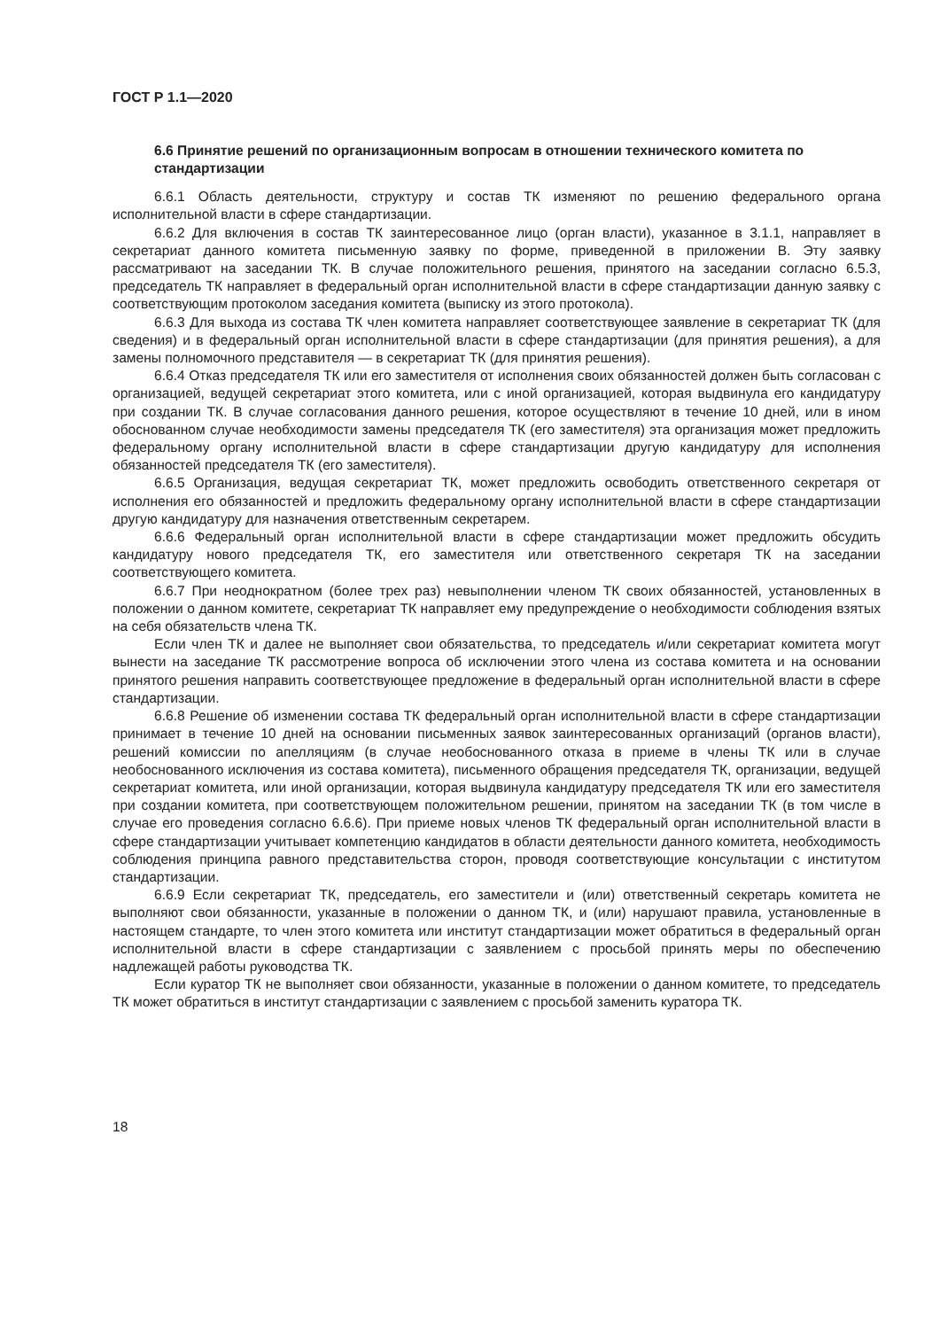ГОСТ Р 1.1—2020
6.6 Принятие решений по организационным вопросам в отношении технического комитета по стандартизации
6.6.1 Область деятельности, структуру и состав ТК изменяют по решению федерального органа исполнительной власти в сфере стандартизации.
6.6.2 Для включения в состав ТК заинтересованное лицо (орган власти), указанное в 3.1.1, направляет в секретариат данного комитета письменную заявку по форме, приведенной в приложении В. Эту заявку рассматривают на заседании ТК. В случае положительного решения, принятого на заседании согласно 6.5.3, председатель ТК направляет в федеральный орган исполнительной власти в сфере стандартизации данную заявку с соответствующим протоколом заседания комитета (выписку из этого протокола).
6.6.3 Для выхода из состава ТК член комитета направляет соответствующее заявление в секретариат ТК (для сведения) и в федеральный орган исполнительной власти в сфере стандартизации (для принятия решения), а для замены полномочного представителя — в секретариат ТК (для принятия решения).
6.6.4 Отказ председателя ТК или его заместителя от исполнения своих обязанностей должен быть согласован с организацией, ведущей секретариат этого комитета, или с иной организацией, которая выдвинула его кандидатуру при создании ТК. В случае согласования данного решения, которое осуществляют в течение 10 дней, или в ином обоснованном случае необходимости замены председателя ТК (его заместителя) эта организация может предложить федеральному органу исполнительной власти в сфере стандартизации другую кандидатуру для исполнения обязанностей председателя ТК (его заместителя).
6.6.5 Организация, ведущая секретариат ТК, может предложить освободить ответственного секретаря от исполнения его обязанностей и предложить федеральному органу исполнительной власти в сфере стандартизации другую кандидатуру для назначения ответственным секретарем.
6.6.6 Федеральный орган исполнительной власти в сфере стандартизации может предложить обсудить кандидатуру нового председателя ТК, его заместителя или ответственного секретаря ТК на заседании соответствующего комитета.
6.6.7 При неоднократном (более трех раз) невыполнении членом ТК своих обязанностей, установленных в положении о данном комитете, секретариат ТК направляет ему предупреждение о необходимости соблюдения взятых на себя обязательств члена ТК.
Если член ТК и далее не выполняет свои обязательства, то председатель и/или секретариат комитета могут вынести на заседание ТК рассмотрение вопроса об исключении этого члена из состава комитета и на основании принятого решения направить соответствующее предложение в федеральный орган исполнительной власти в сфере стандартизации.
6.6.8 Решение об изменении состава ТК федеральный орган исполнительной власти в сфере стандартизации принимает в течение 10 дней на основании письменных заявок заинтересованных организаций (органов власти), решений комиссии по апелляциям (в случае необоснованного отказа в приеме в члены ТК или в случае необоснованного исключения из состава комитета), письменного обращения председателя ТК, организации, ведущей секретариат комитета, или иной организации, которая выдвинула кандидатуру председателя ТК или его заместителя при создании комитета, при соответствующем положительном решении, принятом на заседании ТК (в том числе в случае его проведения согласно 6.6.6). При приеме новых членов ТК федеральный орган исполнительной власти в сфере стандартизации учитывает компетенцию кандидатов в области деятельности данного комитета, необходимость соблюдения принципа равного представительства сторон, проводя соответствующие консультации с институтом стандартизации.
6.6.9 Если секретариат ТК, председатель, его заместители и (или) ответственный секретарь комитета не выполняют свои обязанности, указанные в положении о данном ТК, и (или) нарушают правила, установленные в настоящем стандарте, то член этого комитета или институт стандартизации может обратиться в федеральный орган исполнительной власти в сфере стандартизации с заявлением с просьбой принять меры по обеспечению надлежащей работы руководства ТК.
Если куратор ТК не выполняет свои обязанности, указанные в положении о данном комитете, то председатель ТК может обратиться в институт стандартизации с заявлением с просьбой заменить куратора ТК.
18